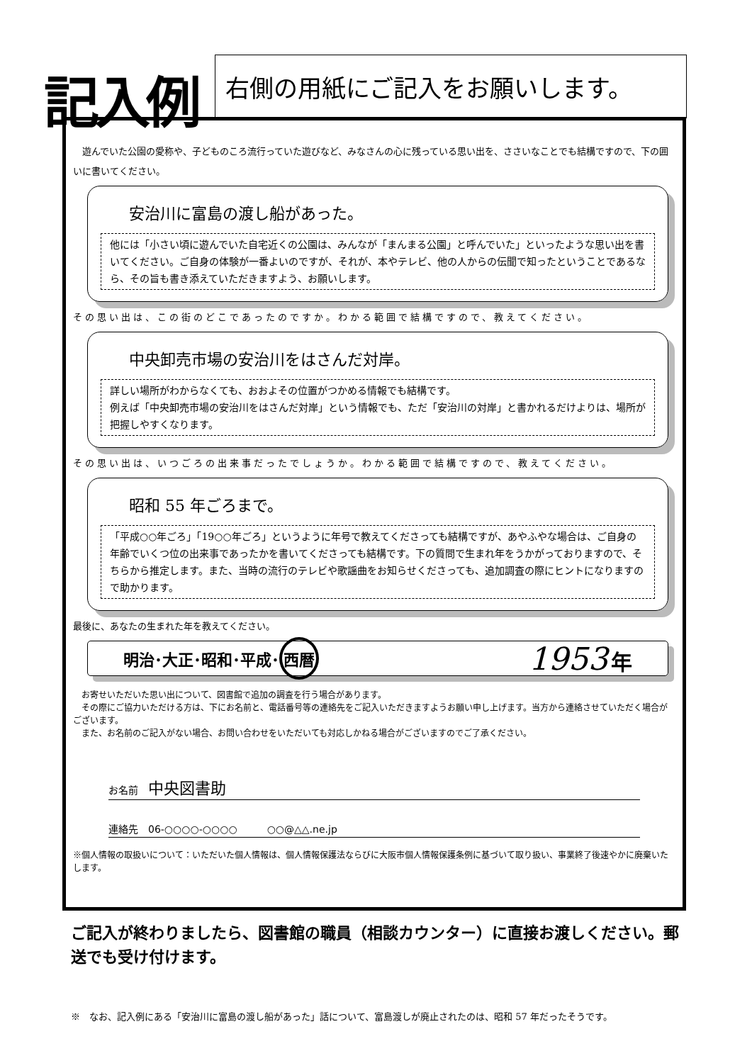記入例
右側の用紙にご記入をお願いします。
　遊んでいた公園の愛称や、子どものころ流行っていた遊びなど、みなさんの心に残っている思い出を、ささいなことでも結構ですので、下の囲いに書いてください。
安治川に富島の渡し船があった。
他には「小さい頃に遊んでいた自宅近くの公園は、みんなが「まんまる公園」と呼んでいた」といったような思い出を書いてください。ご自身の体験が一番よいのですが、それが、本やテレビ、他の人からの伝聞で知ったということであるなら、その旨も書き添えていただきますよう、お願いします。
その思い出は、この街のどこであったのですか。わかる範囲で結構ですので、教えてください。
中央卸売市場の安治川をはさんだ対岸。
詳しい場所がわからなくても、おおよその位置がつかめる情報でも結構です。
例えば「中央卸売市場の安治川をはさんだ対岸」という情報でも、ただ「安治川の対岸」と書かれるだけよりは、場所が把握しやすくなります。
その思い出は、いつごろの出来事だったでしょうか。わかる範囲で結構ですので、教えてください。
昭和 55 年ごろまで。
「平成○○年ごろ」「19○○年ごろ」というように年号で教えてくださっても結構ですが、あやふやな場合は、ご自身の年齢でいくつ位の出来事であったかを書いてくださっても結構です。下の質問で生まれ年をうかがっておりますので、そちらから推定します。また、当時の流行のテレビや歌謡曲をお知らせくださっても、追加調査の際にヒントになりますので助かります。
最後に、あなたの生まれた年を教えてください。
明治･大正･昭和･平成･西暦 1953 年
　お寄せいただいた思い出について、図書館で追加の調査を行う場合があります。
　その際にご協力いただける方は、下にお名前と、電話番号等の連絡先をご記入いただきますようお願い申し上げます。当方から連絡させていただく場合がございます。
　また、お名前のご記入がない場合、お問い合わせをいただいても対応しかねる場合がございますのでご了承ください。
お名前　中央図書助
連絡先　06-○○○○-○○○○　　　○○@△△.ne.jp
※個人情報の取扱いについて：いただいた個人情報は、個人情報保護法ならびに大阪市個人情報保護条例に基づいて取り扱い、事業終了後速やかに廃棄いたします。
ご記入が終わりましたら、図書館の職員（相談カウンター）に直接お渡しください。郵送でも受け付けます。
※　なお、記入例にある「安治川に富島の渡し船があった」話について、富島渡しが廃止されたのは、昭和 57 年だったそうです。